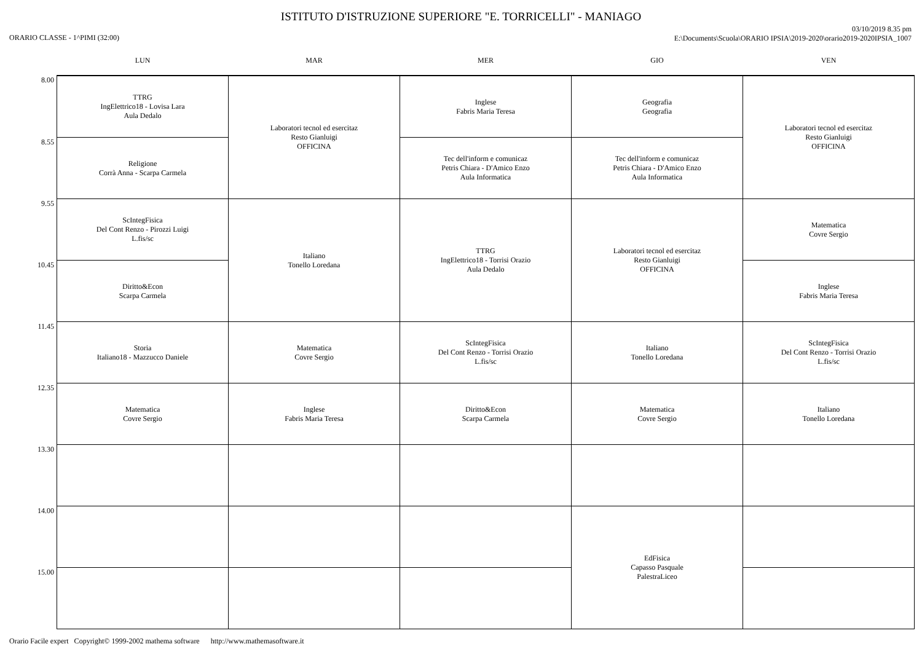ISTITUTO D'ISTRUZIONE SUPERIORE "E. TORRICELLI" - MANIAGO
ORARIO CLASSE - 1^PIMI (32:00)
03/10/2019 8.35 pm
E:\Documents\Scuola\ORARIO IPSIA\2019-2020\orario2019-2020IPSIA_1007
| | LUN | MAR | MER | GIO | VEN |
| --- | --- | --- | --- | --- | --- |
| 8.00 | TTRG IngElettrico18 - Lovisa Lara Aula Dedalo | Laboratori tecnol ed esercitaz Resto Gianluigi OFFICINA | Inglese Fabris Maria Teresa | Geografia Geografia | Laboratori tecnol ed esercitaz Resto Gianluigi OFFICINA |
| 8.55 | Religione Corrà Anna - Scarpa Carmela | | Tec dell'inform e comunicaz Petris Chiara - D'Amico Enzo Aula Informatica | Tec dell'inform e comunicaz Petris Chiara - D'Amico Enzo Aula Informatica | |
| 9.55 | ScIntegFisica Del Cont Renzo - Pirozzi Luigi L.fis/sc | Italiano Tonello Loredana | TTRG IngElettrico18 - Torrisi Orazio Aula Dedalo | Laboratori tecnol ed esercitaz Resto Gianluigi OFFICINA | Matematica Covre Sergio |
| 10.45 | Diritto&Econ Scarpa Carmela | | | | Inglese Fabris Maria Teresa |
| 11.45 | Storia Italiano18 - Mazzucco Daniele | Matematica Covre Sergio | ScIntegFisica Del Cont Renzo - Torrisi Orazio L.fis/sc | Italiano Tonello Loredana | ScIntegFisica Del Cont Renzo - Torrisi Orazio L.fis/sc |
| 12.35 | Matematica Covre Sergio | Inglese Fabris Maria Teresa | Diritto&Econ Scarpa Carmela | Matematica Covre Sergio | Italiano Tonello Loredana |
| 13.30 | | | | | |
| 14.00 | | | | EdFisica Capasso Pasquale PalestraLiceo | |
| 15.00 | | | | | |
Orario Facile expert Copyright© 1999-2002 mathema software http://www.mathemasoftware.it